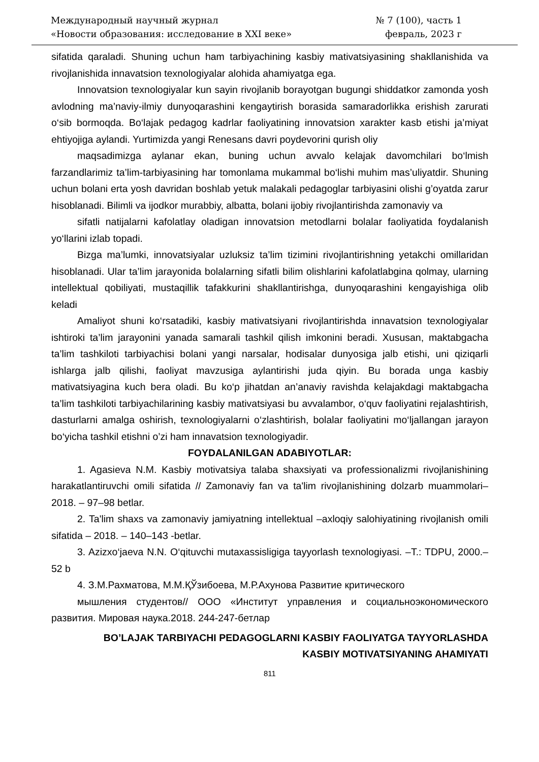Международный научный журнал
«Новости образования: исследование в XXI веке»
№ 7 (100), часть 1
февраль, 2023 г
sifatida qaraladi. Shuning uchun ham tarbiyachining kasbiy mativatsiyasining shakllanishida va rivojlanishida innavatsion texnologiyalar alohida ahamiyatga ega.
Innovatsion texnologiyalar kun sayin rivojlanib borayotgan bugungi shiddatkor zamonda yosh avlodning ma’naviy-ilmiy dunyoqarashini kengaytirish borasida samaradorlikka erishish zarurati o‘sib bormoqda. Bo‘lajak pedagog kadrlar faoliyatining innovatsion xarakter kasb etishi ja’miyat ehtiyojiga aylandi. Yurtimizda yangi Renesans davri poydevorini qurish oliy
maqsadimizga aylanar ekan, buning uchun avvalo kelajak davomchilari bo‘lmish farzandlarimiz ta’lim-tarbiyasining har tomonlama mukammal bo‘lishi muhim mas’uliyatdir. Shuning uchun bolani erta yosh davridan boshlab yetuk malakali pedagoglar tarbiyasini olishi g’oyatda zarur hisoblanadi. Bilimli va ijodkor murabbiy, albatta, bolani ijobiy rivojlantirishda zamonaviy va
sifatli natijalarni kafolatlay oladigan innovatsion metodlarni bolalar faoliyatida foydalanish yo‘llarini izlab topadi.
Bizga ma’lumki, innovatsiyalar uzluksiz ta’lim tizimini rivojlantirishning yetakchi omillaridan hisoblanadi. Ular ta’lim jarayonida bolalarning sifatli bilim olishlarini kafolatlabgina qolmay, ularning intellektual qobiliyati, mustaqillik tafakkurini shakllantirishga, dunyoqarashini kengayishiga olib keladi
Amaliyot shuni ko‘rsatadiki, kasbiy mativatsiyani rivojlantirishda innavatsion texnologiyalar ishtiroki ta’lim jarayonini yanada samarali tashkil qilish imkonini beradi. Xususan, maktabgacha ta’lim tashkiloti tarbiyachisi bolani yangi narsalar, hodisalar dunyosiga jalb etishi, uni qiziqarli ishlarga jalb qilishi, faoliyat mavzusiga aylantirishi juda qiyin. Bu borada unga kasbiy mativatsiyagina kuch bera oladi. Bu ko‘p jihatdan an’anaviy ravishda kelajakdagi maktabgacha ta’lim tashkiloti tarbiyachilarining kasbiy mativatsiyasi bu avvalambor, o‘quv faoliyatini rejalashtirish, dasturlarni amalga oshirish, texnologiyalarni o‘zlashtirish, bolalar faoliyatini mo‘ljallangan jarayon bo‘yicha tashkil etishni o’zi ham innavatsion texnologiyadir.
FOYDALANILGAN ADABIYOTLAR:
1. Agasieva N.M. Kasbiy motivatsiya talaba shaxsiyati va professionalizmi rivojlanishining harakatlantiruvchi omili sifatida // Zamonaviy fan va ta'lim rivojlanishining dolzarb muammolari– 2018. – 97–98 betlar.
2. Ta'lim shaxs va zamonaviy jamiyatning intellektual –axloqiy salohiyatining rivojlanish omili sifatida – 2018. – 140–143 -betlar.
3. Azizxo‘jaeva N.N. O‘qituvchi mutaxassisligiga tayyorlash texnologiyasi. –T.: TDPU, 2000.– 52 b
4. З.М.Рахматова, М.М.ҚЎзибоева, М.Р.Ахунова Развитие критического
мышления студентов// ООО «Институт управления и социальноэкономического развития. Мировая наука.2018. 244-247-бетлар
BO’LAJAK TARBIYACHI PEDAGOGLARNI KASBIY FAOLIYATGA TAYYORLASHDA
KASBIY MOTIVATSIYANING AHAMIYATI
811